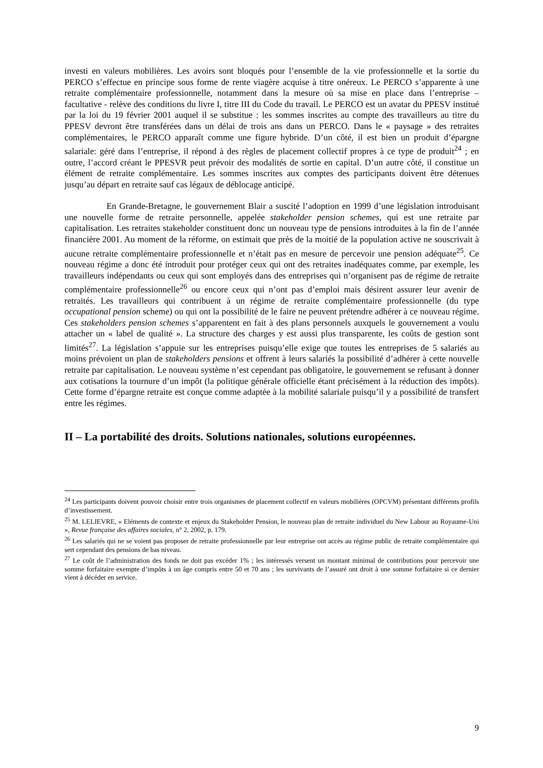investi en valeurs mobilières. Les avoirs sont bloqués pour l’ensemble de la vie professionnelle et la sortie du PERCO s’effectue en principe sous forme de rente viagère acquise à titre onéreux. Le PERCO s’apparente à une retraite complémentaire professionnelle, notamment dans la mesure où sa mise en place dans l’entreprise – facultative - relève des conditions du livre I, titre III du Code du travail. Le PERCO est un avatar du PPESV institué par la loi du 19 février 2001 auquel il se substitue : les sommes inscrites au compte des travailleurs au titre du PPESV devront être transférées dans un délai de trois ans dans un PERCO. Dans le « paysage » des retraites complémentaires, le PERCO apparaît comme une figure hybride. D’un côté, il est bien un produit d’épargne salariale: géré dans l’entreprise, il répond à des règles de placement collectif propres à ce type de produit<sup>24</sup> ; en outre, l’accord créant le PPESVR peut prévoir des modalités de sortie en capital. D’un autre côté, il constitue un élément de retraite complémentaire. Les sommes inscrites aux comptes des participants doivent être détenues jusqu’au départ en retraite sauf cas légaux de déblocage anticipé.
En Grande-Bretagne, le gouvernement Blair a suscité l’adoption en 1999 d’une législation introduisant une nouvelle forme de retraite personnelle, appelée stakeholder pension schemes, qui est une retraite par capitalisation. Les retraites stakeholder constituent donc un nouveau type de pensions introduites à la fin de l’année financière 2001. Au moment de la réforme, on estimait que près de la moitié de la population active ne souscrivait à aucune retraite complémentaire professionnelle et n’était pas en mesure de percevoir une pension adéquate<sup>25</sup>. Ce nouveau régime a donc été introduit pour protéger ceux qui ont des retraites inadéquates comme, par exemple, les travailleurs indépendants ou ceux qui sont employés dans des entreprises qui n’organisent pas de régime de retraite complémentaire professionnelle<sup>26</sup> ou encore ceux qui n’ont pas d’emploi mais désirent assurer leur avenir de retraités. Les travailleurs qui contribuent à un régime de retraite complémentaire professionnelle (du type occupational pension scheme) ou qui ont la possibilité de le faire ne peuvent prétendre adhérer à ce nouveau régime. Ces stakeholders pension schemes s’apparentent en fait à des plans personnels auxquels le gouvernement a voulu attacher un « label de qualité ». La structure des charges y est aussi plus transparente, les coûts de gestion sont limités<sup>27</sup>. La législation s’appuie sur les entreprises puisqu’elle exige que toutes les entreprises de 5 salariés au moins prévoient un plan de stakeholders pensions et offrent à leurs salariés la possibilité d’adhérer à cette nouvelle retraite par capitalisation. Le nouveau système n’est cependant pas obligatoire, le gouvernement se refusant à donner aux cotisations la tournure d’un impôt (la politique générale officielle étant précisément à la réduction des impôts). Cette forme d’épargne retraite est conçue comme adaptée à la mobilité salariale puisqu’il y a possibilité de transfert entre les régimes.
II – La portabilité des droits. Solutions nationales, solutions européennes.
<sup>24</sup> Les participants doivent pouvoir choisir entre trois organismes de placement collectif en valeurs mobilières (OPCVM) présentant différents profils d’investissement.
<sup>25</sup> M. LELIEVRE, « Eléments de contexte et enjeux du Stakeholder Pension, le nouveau plan de retraite individuel du New Labour au Royaume-Uni », Revue française des affaires sociales, n° 2, 2002, p. 179.
<sup>26</sup> Les salariés qui ne se voient pas proposer de retraite professionnelle par leur entreprise ont accès au régime public de retraite complémentaire qui sert cependant des pensions de bas niveau.
<sup>27</sup> Le coût de l’administration des fonds ne doit pas excéder 1% ; les intéressés versent un montant minimal de contributions pour percevoir une somme forfaitaire exempte d’impôts à un âge compris entre 50 et 70 ans ; les survivants de l’assuré ont droit à une somme forfaitaire si ce dernier vient à décéder en service.
9